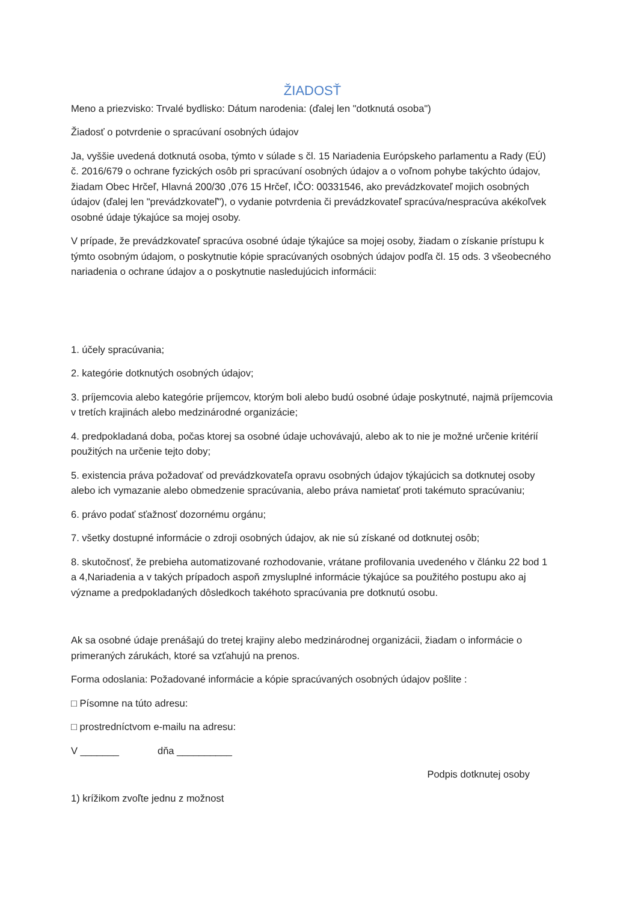ŽIADOSŤ
Meno a priezvisko: Trvalé bydlisko: Dátum narodenia: (ďalej len "dotknutá osoba")
Žiadosť o potvrdenie o spracúvaní osobných údajov
Ja, vyššie uvedená dotknutá osoba, týmto v súlade s čl. 15 Nariadenia Európskeho parlamentu a Rady (EÚ) č. 2016/679 o ochrane fyzických osôb pri spracúvaní osobných údajov a o voľnom pohybe takýchto údajov, žiadam Obec Hrčeľ, Hlavná 200/30 ,076 15 Hrčeľ, IČO: 00331546, ako prevádzkovateľ mojich osobných údajov (ďalej len "prevádzkovateľ"), o vydanie potvrdenia či prevádzkovateľ spracúva/nespracúva akékoľvek osobné údaje týkajúce sa mojej osoby.
V prípade, že prevádzkovateľ spracúva osobné údaje týkajúce sa mojej osoby, žiadam o získanie prístupu k týmto osobným údajom, o poskytnutie kópie spracúvaných osobných údajov podľa čl. 15 ods. 3 všeobecného nariadenia o ochrane údajov a o poskytnutie nasledujúcich informácii:
1. účely spracúvania;
2. kategórie dotknutých osobných údajov;
3. príjemcovia alebo kategórie príjemcov, ktorým boli alebo budú osobné údaje poskytnuté, najmä príjemcovia v tretích krajinách alebo medzinárodné organizácie;
4. predpokladaná doba, počas ktorej sa osobné údaje uchovávajú, alebo ak to nie je možné určenie kritérií použitých na určenie tejto doby;
5. existencia práva požadovať od prevádzkovateľa opravu osobných údajov týkajúcich sa dotknutej osoby alebo ich vymazanie alebo obmedzenie spracúvania, alebo práva namietať proti takémuto spracúvaniu;
6. právo podať sťažnosť dozornému orgánu;
7. všetky dostupné informácie o zdroji osobných údajov, ak nie sú získané od dotknutej osôb;
8. skutočnosť, že prebieha automatizované rozhodovanie, vrátane profilovania uvedeného v článku 22 bod 1 a 4,Nariadenia a v takých prípadoch aspoň zmysluplné informácie týkajúce sa použitého postupu ako aj význame a predpokladaných dôsledkoch takéhoto spracúvania pre dotknutú osobu.
Ak sa osobné údaje prenášajú do tretej krajiny alebo medzinárodnej organizácii, žiadam o informácie o primeraných zárukách, ktoré sa vzťahujú na prenos.
Forma odoslania: Požadované informácie a kópie spracúvaných osobných údajov pošlite :
□ Písomne na túto adresu:
□ prostredníctvom e-mailu na adresu:
V _______ dňa __________
Podpis dotknutej osoby
1) krížikom zvoľte jednu z možnost